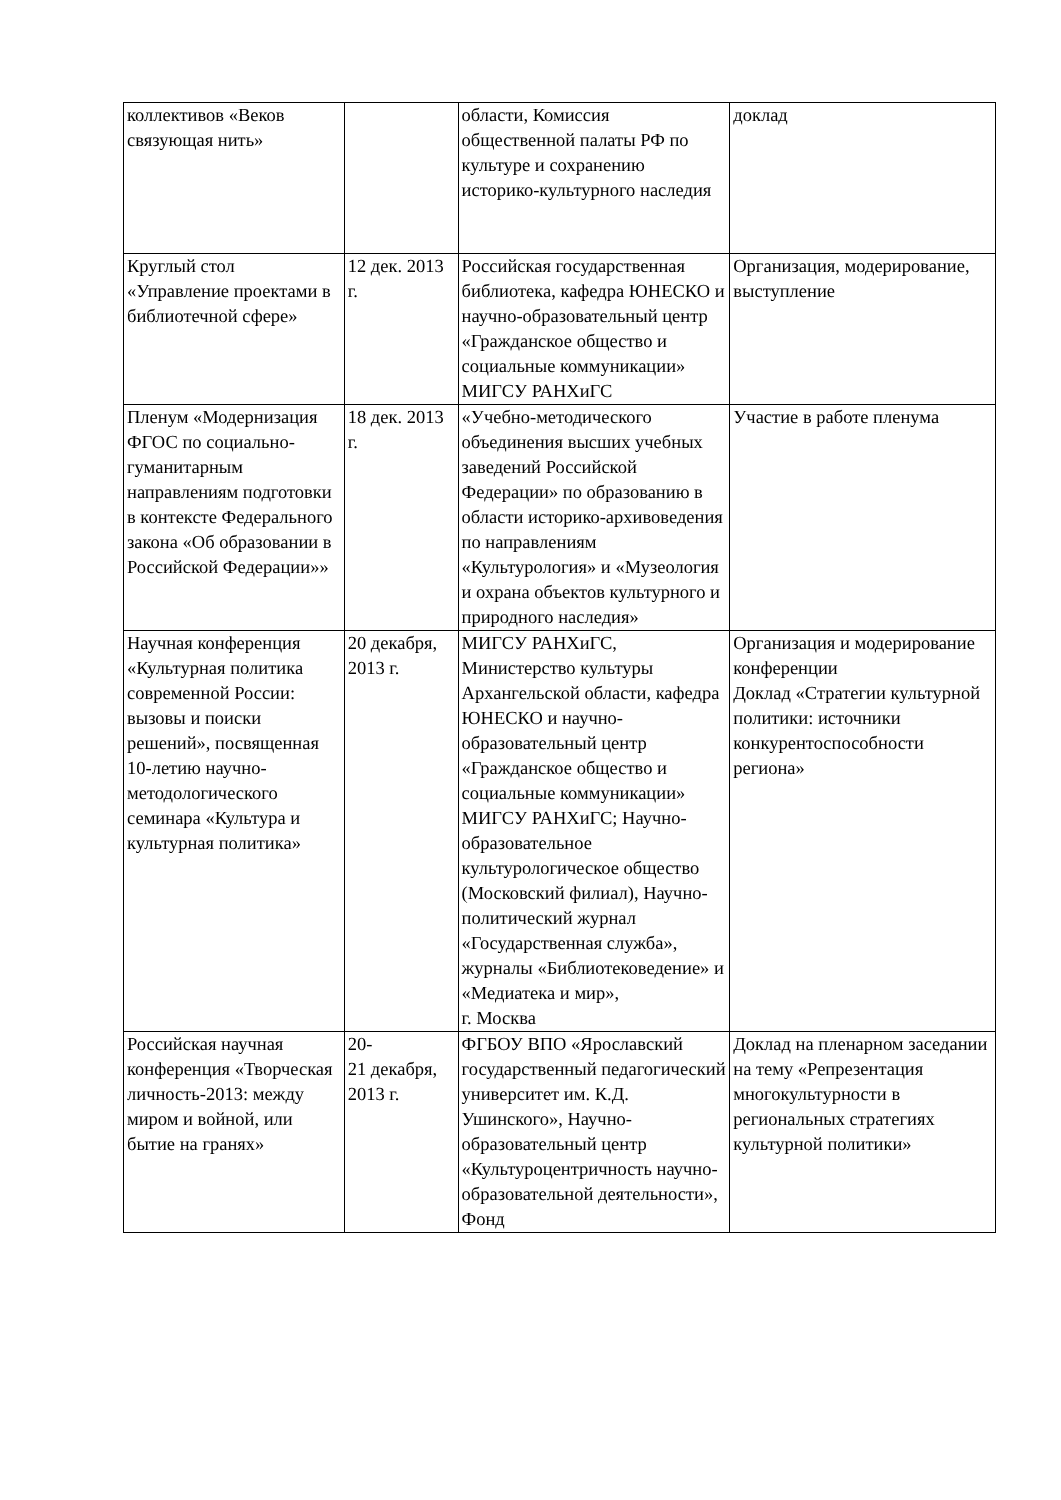| коллективов «Веков связующая нить» | | области, Комиссия общественной палаты РФ по культуре и сохранению историко-культурного наследия | доклад |
| Круглый стол «Управление проектами в библиотечной сфере» | 12 дек. 2013 г. | Российская государственная библиотека, кафедра ЮНЕСКО и научно-образовательный центр «Гражданское общество и социальные коммуникации» МИГСУ РАНХиГС | Организация, модерирование, выступление |
| Пленум «Модернизация ФГОС по социально-гуманитарным направлениям подготовки в контексте Федерального закона «Об образовании в Российской Федерации»» | 18 дек. 2013 г. | «Учебно-методического объединения высших учебных заведений Российской Федерации» по образованию в области историко-архивоведения по направлениям «Культурология» и «Музеология и охрана объектов культурного и природного наследия» | Участие в работе пленума |
| Научная конференция «Культурная политика современной России: вызовы и поиски решений», посвященная 10-летию научно-методологического семинара «Культура и культурная политика» | 20 декабря, 2013 г. | МИГСУ РАНХиГС, Министерство культуры Архангельской области, кафедра ЮНЕСКО и научно-образовательный центр «Гражданское общество и социальные коммуникации» МИГСУ РАНХиГС; Научно-образовательное культурологическое общество (Московский филиал), Научно-политический журнал «Государственная служба», журналы «Библиотековедение» и «Медиатека и мир», г. Москва | Организация и модерирование конференции Доклад «Стратегии культурной политики: источники конкурентоспособности региона» |
| Российская научная конференция «Творческая личность-2013: между миром и войной, или бытие на гранях» | 20- 21 декабря, 2013 г. | ФГБОУ ВПО «Ярославский государственный педагогический университет им. К.Д. Ушинского», Научно-образовательный центр «Культуроцентричность научно-образовательной деятельности», Фонд | Доклад на пленарном заседании на тему «Репрезентация многокультурности в региональных стратегиях культурной политики» |